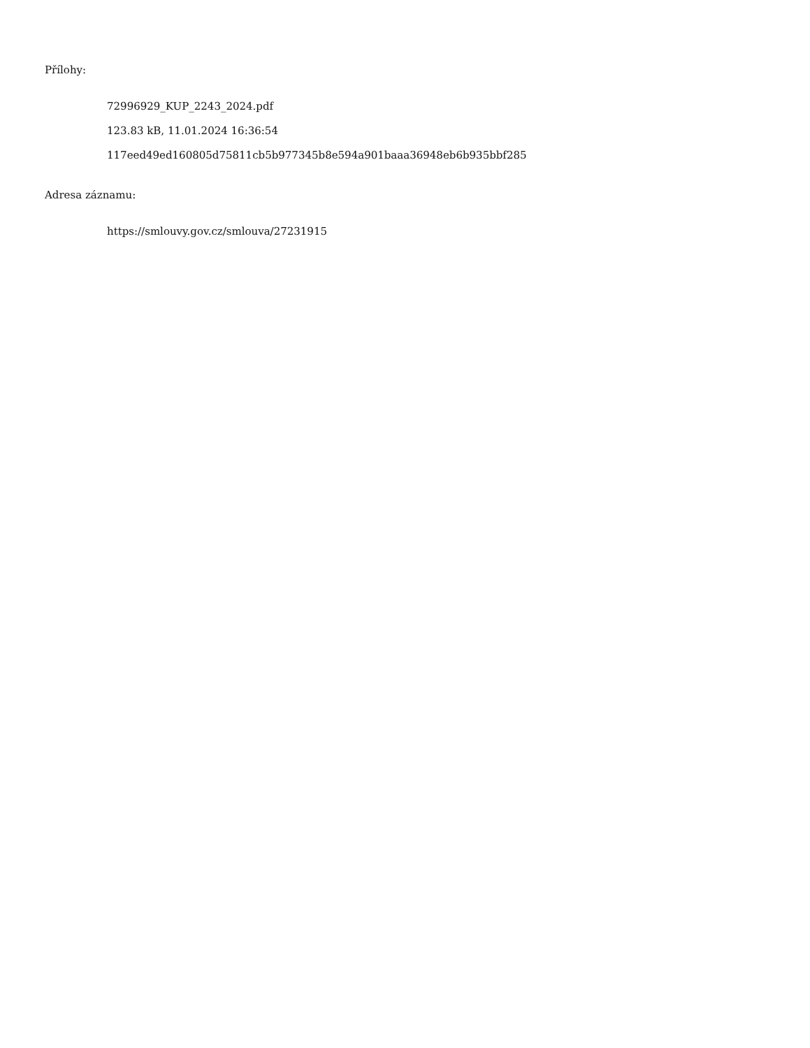Přílohy:
72996929_KUP_2243_2024.pdf
123.83 kB, 11.01.2024 16:36:54
117eed49ed160805d75811cb5b977345b8e594a901baaa36948eb6b935bbf285
Adresa záznamu:
https://smlouvy.gov.cz/smlouva/27231915